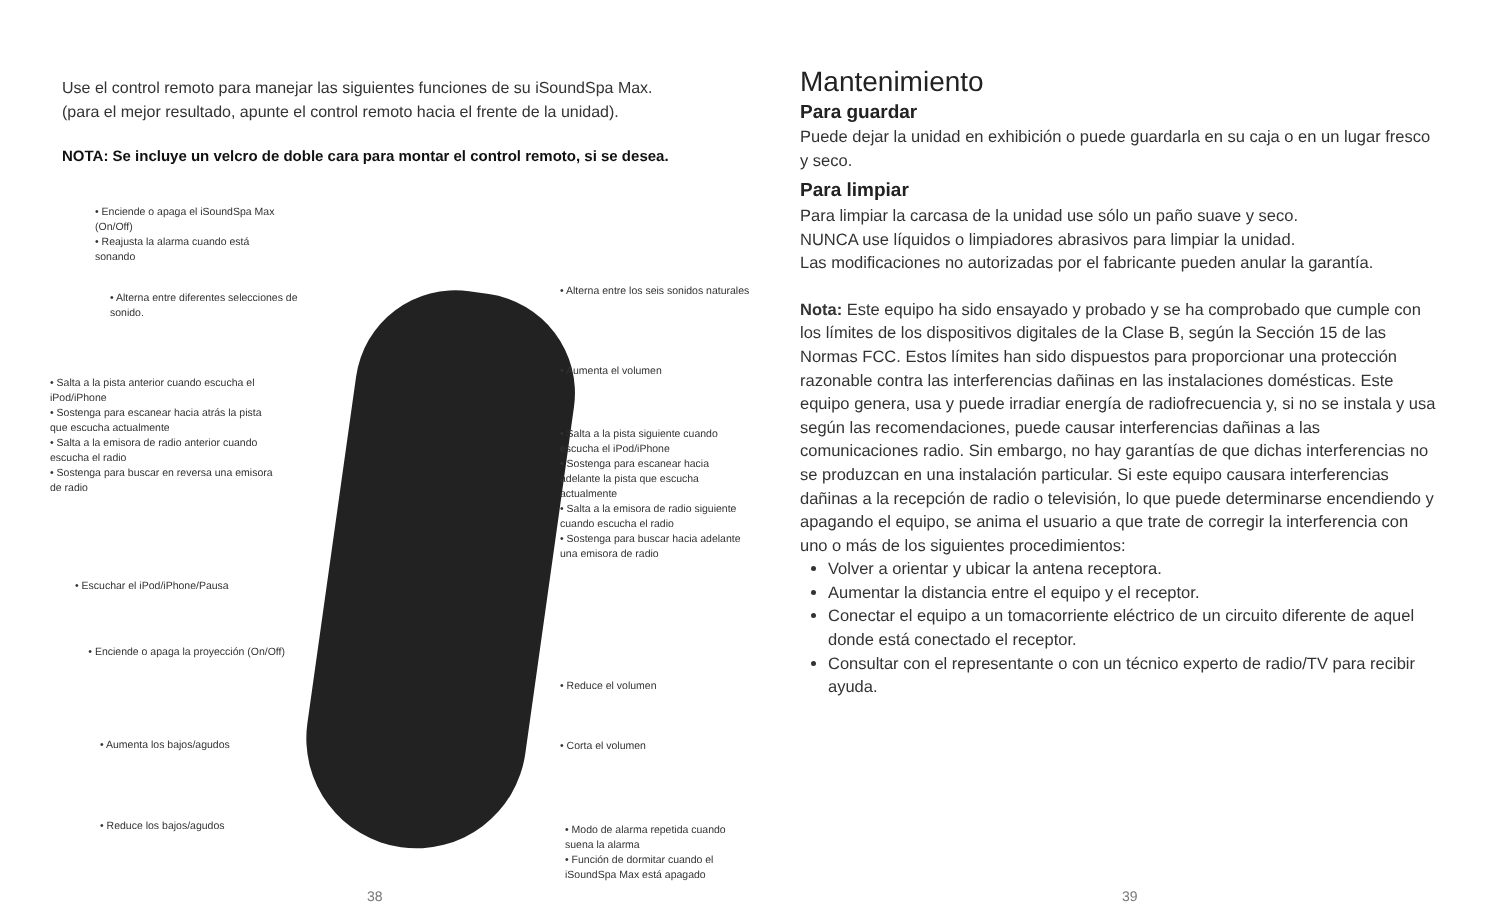Use el control remoto para manejar las siguientes funciones de su iSoundSpa Max.
(para el mejor resultado, apunte el control remoto hacia el frente de la unidad).
NOTA: Se incluye un velcro de doble cara para montar el control remoto, si se desea.
• Enciende o apaga el iSoundSpa Max (On/Off)
• Reajusta la alarma cuando está sonando
• Alterna entre diferentes selecciones de sonido.
• Salta a la pista anterior cuando escucha el iPod/iPhone
• Sostenga para escanear hacia atrás la pista que escucha actualmente
• Salta a la emisora de radio anterior cuando escucha el radio
• Sostenga para buscar en reversa una emisora de radio
• Escuchar el iPod/iPhone/Pausa
• Enciende o apaga la proyección (On/Off)
• Aumenta los bajos/agudos
• Reduce los bajos/agudos
• Alterna entre los seis sonidos naturales
• Aumenta el volumen
• Salta a la pista siguiente cuando escucha el iPod/iPhone
• Sostenga para escanear hacia adelante la pista que escucha actualmente
• Salta a la emisora de radio siguiente cuando escucha el radio
• Sostenga para buscar hacia adelante una emisora de radio
• Reduce el volumen
• Corta el volumen
• Modo de alarma repetida cuando suena la alarma
• Función de dormitar cuando el iSoundSpa Max está apagado
38
Mantenimiento
Para guardar
Puede dejar la unidad en exhibición o puede guardarla en su caja o en un lugar fresco y seco.
Para limpiar
Para limpiar la carcasa de la unidad use sólo un paño suave y seco.
NUNCA use líquidos o limpiadores abrasivos para limpiar la unidad.
Las modificaciones no autorizadas por el fabricante pueden anular la garantía.
Nota: Este equipo ha sido ensayado y probado y se ha comprobado que cumple con los límites de los dispositivos digitales de la Clase B, según la Sección 15 de las Normas FCC. Estos límites han sido dispuestos para proporcionar una protección razonable contra las interferencias dañinas en las instalaciones domésticas. Este equipo genera, usa y puede irradiar energía de radiofrecuencia y, si no se instala y usa según las recomendaciones, puede causar interferencias dañinas a las comunicaciones radio. Sin embargo, no hay garantías de que dichas interferencias no se produzcan en una instalación particular. Si este equipo causara interferencias dañinas a la recepción de radio o televisión, lo que puede determinarse encendiendo y apagando el equipo, se anima el usuario a que trate de corregir la interferencia con uno o más de los siguientes procedimientos:
Volver a orientar y ubicar la antena receptora.
Aumentar la distancia entre el equipo y el receptor.
Conectar el equipo a un tomacorriente eléctrico de un circuito diferente de aquel donde está conectado el receptor.
Consultar con el representante o con un técnico experto de radio/TV para recibir ayuda.
39